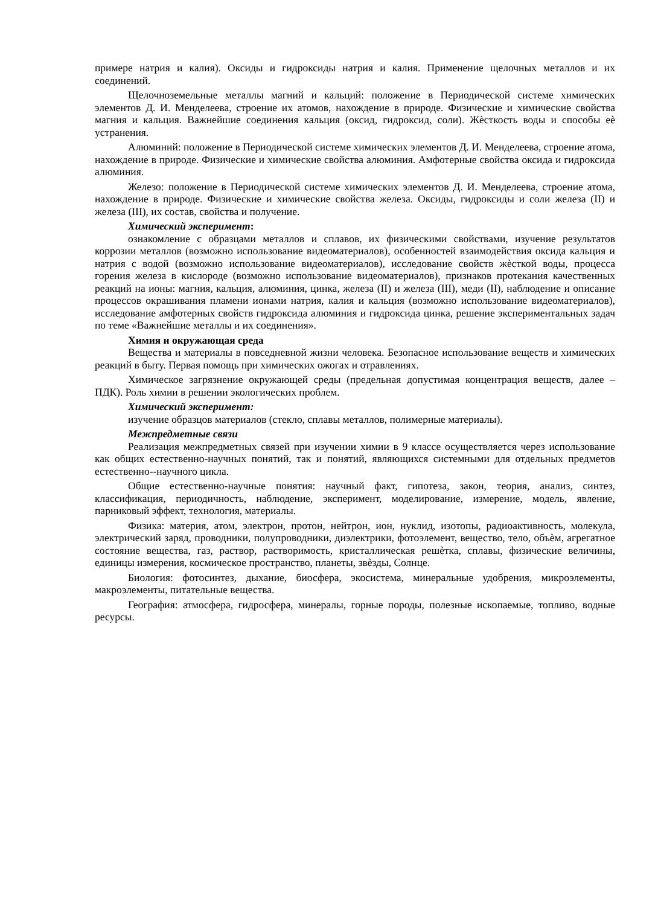примере натрия и калия). Оксиды и гидроксиды натрия и калия. Применение щелочных металлов и их соединений.
Щелочноземельные металлы магний и кальций: положение в Периодической системе химических элементов Д. И. Менделеева, строение их атомов, нахождение в природе. Физические и химические свойства магния и кальция. Важнейшие соединения кальция (оксид, гидроксид, соли). Жѐсткость воды и способы еѐ устранения.
Алюминий: положение в Периодической системе химических элементов Д. И. Менделеева, строение атома, нахождение в природе. Физические и химические свойства алюминия. Амфотерные свойства оксида и гидроксида алюминия.
Железо: положение в Периодической системе химических элементов Д. И. Менделеева, строение атома, нахождение в природе. Физические и химические свойства железа. Оксиды, гидроксиды и соли железа (II) и железа (III), их состав, свойства и получение.
Химический эксперимент:
ознакомление с образцами металлов и сплавов, их физическими свойствами, изучение результатов коррозии металлов (возможно использование видеоматериалов), особенностей взаимодействия оксида кальция и натрия с водой (возможно использование видеоматериалов), исследование свойств жѐсткой воды, процесса горения железа в кислороде (возможно использование видеоматериалов), признаков протекания качественных реакций на ионы: магния, кальция, алюминия, цинка, железа (II) и железа (III), меди (II), наблюдение и описание процессов окрашивания пламени ионами натрия, калия и кальция (возможно использование видеоматериалов), исследование амфотерных свойств гидроксида алюминия и гидроксида цинка, решение экспериментальных задач по теме «Важнейшие металлы и их соединения».
Химия и окружающая среда
Вещества и материалы в повседневной жизни человека. Безопасное использование веществ и химических реакций в быту. Первая помощь при химических ожогах и отравлениях.
Химическое загрязнение окружающей среды (предельная допустимая концентрация веществ, далее – ПДК). Роль химии в решении экологических проблем.
Химический эксперимент:
изучение образцов материалов (стекло, сплавы металлов, полимерные материалы).
Межпредметные связи
Реализация межпредметных связей при изучении химии в 9 классе осуществляется через использование как общих естественно-научных понятий, так и понятий, являющихся системными для отдельных предметов естественно--научного цикла.
Общие естественно-научные понятия: научный факт, гипотеза, закон, теория, анализ, синтез, классификация, периодичность, наблюдение, эксперимент, моделирование, измерение, модель, явление, парниковый эффект, технология, материалы.
Физика: материя, атом, электрон, протон, нейтрон, ион, нуклид, изотопы, радиоактивность, молекула, электрический заряд, проводники, полупроводники, диэлектрики, фотоэлемент, вещество, тело, объѐм, агрегатное состояние вещества, газ, раствор, растворимость, кристаллическая решѐтка, сплавы, физические величины, единицы измерения, космическое пространство, планеты, звѐзды, Солнце.
Биология: фотосинтез, дыхание, биосфера, экосистема, минеральные удобрения, микроэлементы, макроэлементы, питательные вещества.
География: атмосфера, гидросфера, минералы, горные породы, полезные ископаемые, топливо, водные ресурсы.